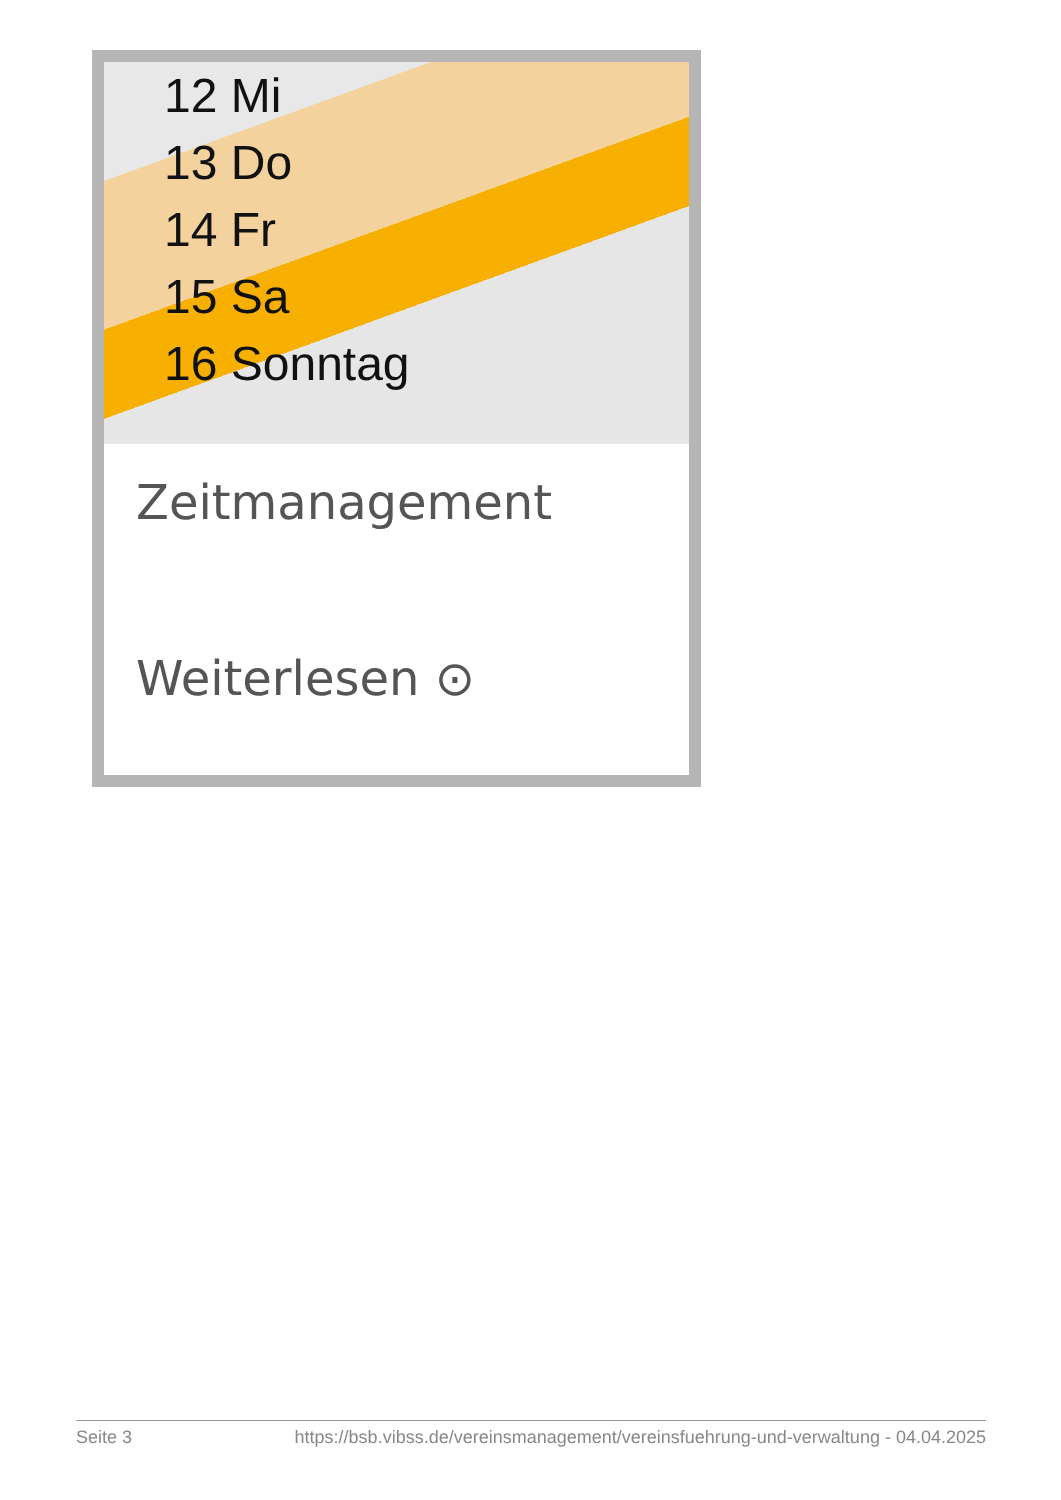12 Mi
13 Do
14 Fr
15 Sa
16 Sonntag
Zeitmanagement
Weiterlesen ⊙
Seite 3 https://bsb.vibss.de/vereinsmanagement/vereinsfuehrung-und-verwaltung - 04.04.2025